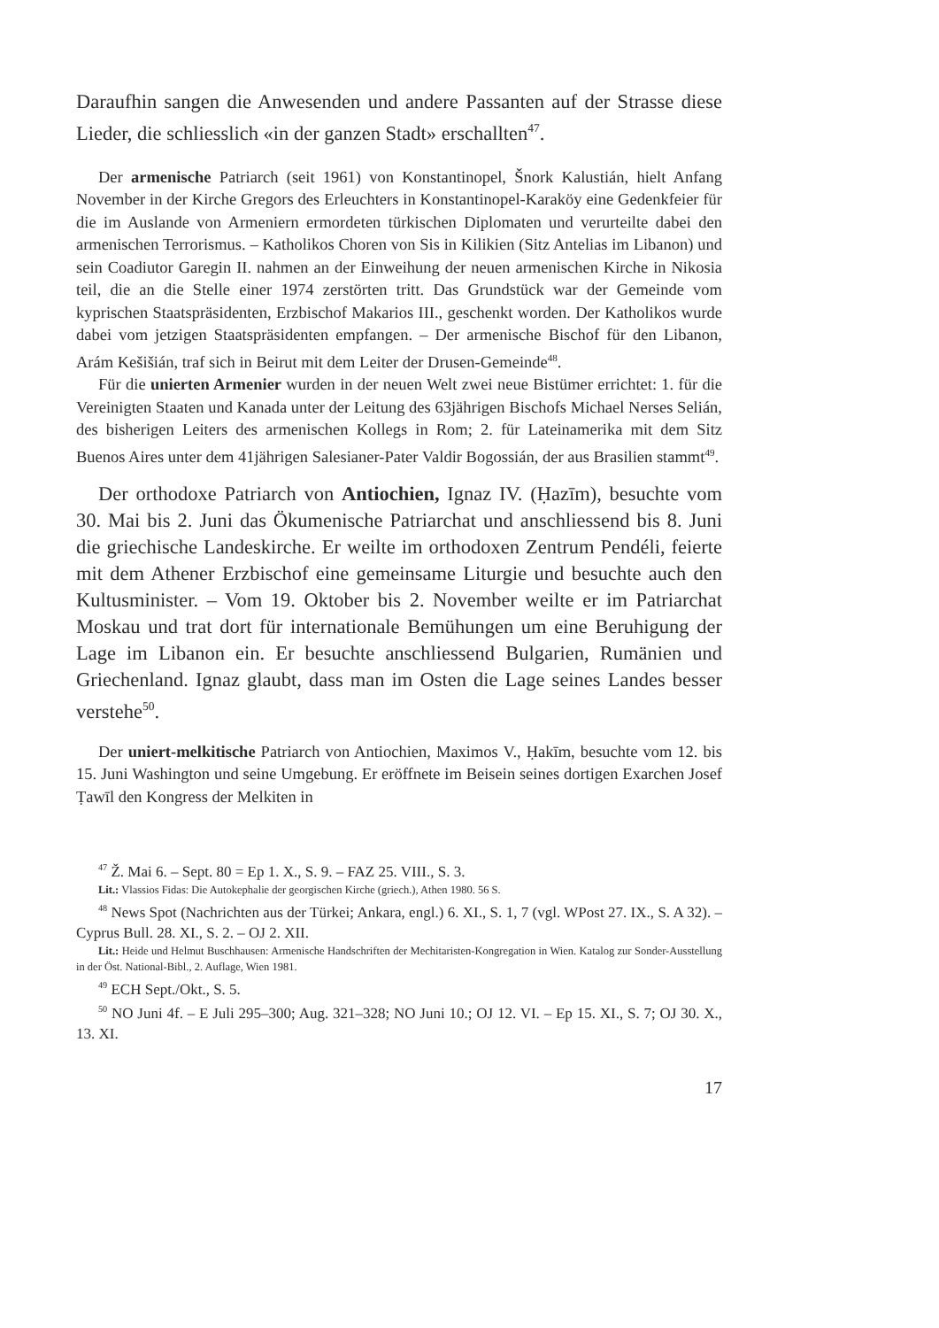Daraufhin sangen die Anwesenden und andere Passanten auf der Strasse diese Lieder, die schliesslich «in der ganzen Stadt» erschallten<sup>47</sup>.
Der armenische Patriarch (seit 1961) von Konstantinopel, Šnork Kalustián, hielt Anfang November in der Kirche Gregors des Erleuchters in Konstantinopel-Karaköy eine Gedenkfeier für die im Auslande von Armeniern ermordeten türkischen Diplomaten und verurteilte dabei den armenischen Terrorismus. – Katholikos Choren von Sis in Kilikien (Sitz Antelias im Libanon) und sein Coadiutor Garegin II. nahmen an der Einweihung der neuen armenischen Kirche in Nikosia teil, die an die Stelle einer 1974 zerstörten tritt. Das Grundstück war der Gemeinde vom kyprischen Staatspräsidenten, Erzbischof Makarios III., geschenkt worden. Der Katholikos wurde dabei vom jetzigen Staatspräsidenten empfangen. – Der armenische Bischof für den Libanon, Arám Kešišián, traf sich in Beirut mit dem Leiter der Drusen-Gemeinde<sup>48</sup>.
Für die unierten Armenier wurden in der neuen Welt zwei neue Bistümer errichtet: 1. für die Vereinigten Staaten und Kanada unter der Leitung des 63jährigen Bischofs Michael Nerses Selián, des bisherigen Leiters des armenischen Kollegs in Rom; 2. für Lateinamerika mit dem Sitz Buenos Aires unter dem 41jährigen Salesianer-Pater Valdir Bogossián, der aus Brasilien stammt<sup>49</sup>.
Der orthodoxe Patriarch von Antiochien, Ignaz IV. (Ḥazīm), besuchte vom 30. Mai bis 2. Juni das Ökumenische Patriarchat und anschliessend bis 8. Juni die griechische Landeskirche. Er weilte im orthodoxen Zentrum Pendéli, feierte mit dem Athener Erzbischof eine gemeinsame Liturgie und besuchte auch den Kultusminister. – Vom 19. Oktober bis 2. November weilte er im Patriarchat Moskau und trat dort für internationale Bemühungen um eine Beruhigung der Lage im Libanon ein. Er besuchte anschliessend Bulgarien, Rumänien und Griechenland. Ignaz glaubt, dass man im Osten die Lage seines Landes besser verstehe<sup>50</sup>.
Der uniert-melkitische Patriarch von Antiochien, Maximos V., Ḥakīm, besuchte vom 12. bis 15. Juni Washington und seine Umgebung. Er eröffnete im Beisein seines dortigen Exarchen Josef Ṭawīl den Kongress der Melkiten in
<sup>47</sup> Ž. Mai 6. – Sept. 80 = Ep 1. X., S. 9. – FAZ 25. VIII., S. 3.
Lit.: Vlassios Fidas: Die Autokephalie der georgischen Kirche (griech.), Athen 1980. 56 S.
<sup>48</sup> News Spot (Nachrichten aus der Türkei; Ankara, engl.) 6. XI., S. 1, 7 (vgl. WPost 27. IX., S. A 32). – Cyprus Bull. 28. XI., S. 2. – OJ 2. XII.
Lit.: Heide und Helmut Buschhausen: Armenische Handschriften der Mechitaristen-Kongregation in Wien. Katalog zur Sonder-Ausstellung in der Öst. National-Bibl., 2. Auflage, Wien 1981.
<sup>49</sup> ECH Sept./Okt., S. 5.
<sup>50</sup> NO Juni 4f. – E Juli 295–300; Aug. 321–328; NO Juni 10.; OJ 12. VI. – Ep 15. XI., S. 7; OJ 30. X., 13. XI.
17